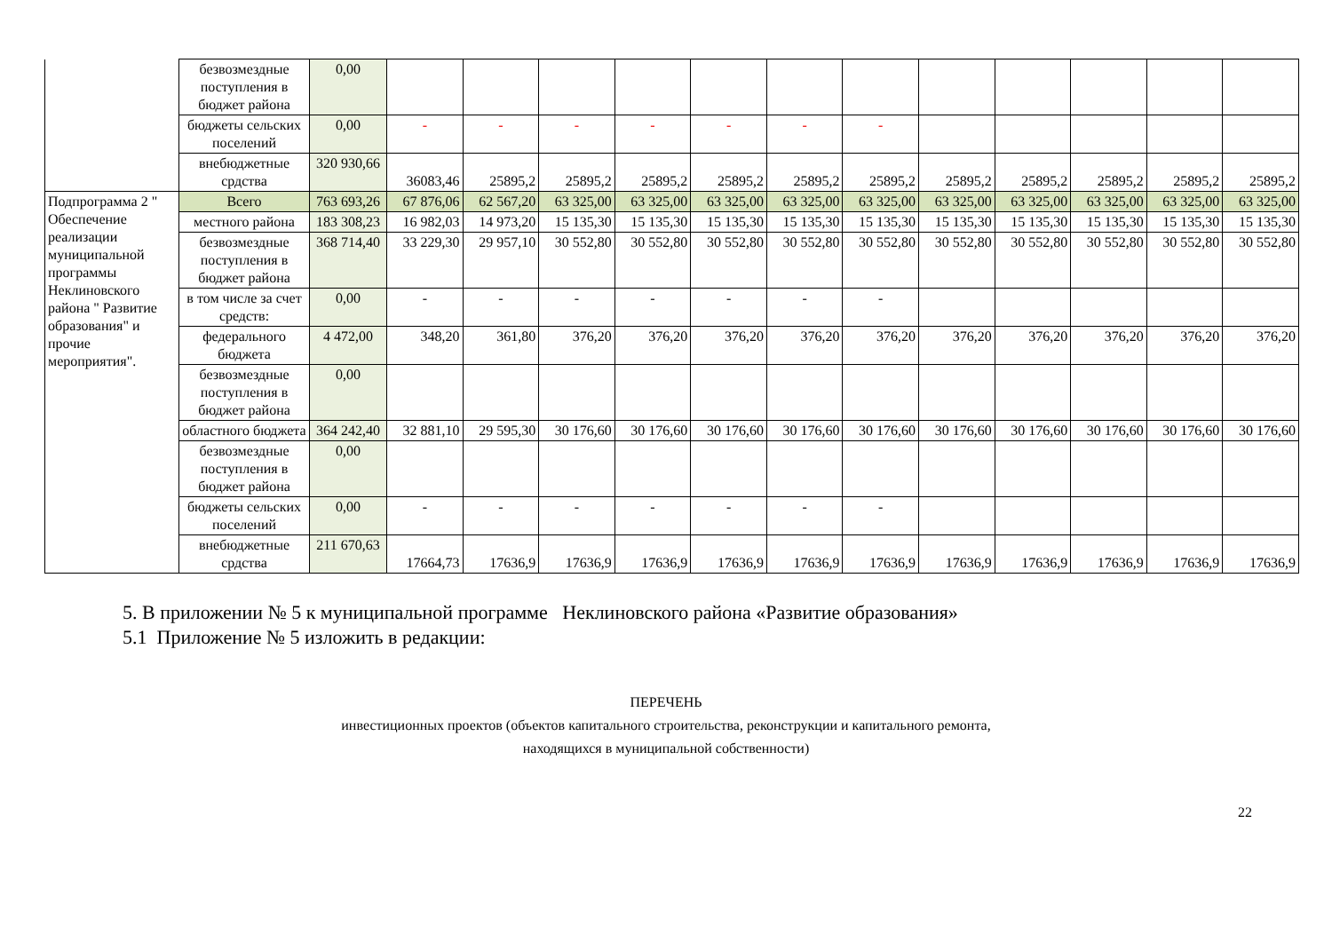| | безвозмездные поступления в бюджет района | 0,00 | | | | | | | | | | | | |
| | бюджеты сельских поселений | 0,00 | - | - | - | - | - | - | - | | | | | |
| | внебюджетные срдства | 320 930,66 | 36083,46 | 25895,2 | 25895,2 | 25895,2 | 25895,2 | 25895,2 | 25895,2 | 25895,2 | 25895,2 | 25895,2 | 25895,2 | 25895,2 |
| Подпрограмма 2 " Обеспечение реализации муниципальной программы Неклиновского района " Развитие образования" и прочие мероприятия". | Всего | 763 693,26 | 67 876,06 | 62 567,20 | 63 325,00 | 63 325,00 | 63 325,00 | 63 325,00 | 63 325,00 | 63 325,00 | 63 325,00 | 63 325,00 | 63 325,00 | 63 325,00 |
| | местного района | 183 308,23 | 16 982,03 | 14 973,20 | 15 135,30 | 15 135,30 | 15 135,30 | 15 135,30 | 15 135,30 | 15 135,30 | 15 135,30 | 15 135,30 | 15 135,30 | 15 135,30 |
| | безвозмездные поступления в бюджет района | 368 714,40 | 33 229,30 | 29 957,10 | 30 552,80 | 30 552,80 | 30 552,80 | 30 552,80 | 30 552,80 | 30 552,80 | 30 552,80 | 30 552,80 | 30 552,80 | 30 552,80 |
| | в том числе за счет средств: | 0,00 | - | - | - | - | - | - | - | | | | | |
| | федерального бюджета | 4 472,00 | 348,20 | 361,80 | 376,20 | 376,20 | 376,20 | 376,20 | 376,20 | 376,20 | 376,20 | 376,20 | 376,20 | 376,20 |
| | безвозмездные поступления в бюджет района | 0,00 | | | | | | | | | | | | |
| | областного бюджета | 364 242,40 | 32 881,10 | 29 595,30 | 30 176,60 | 30 176,60 | 30 176,60 | 30 176,60 | 30 176,60 | 30 176,60 | 30 176,60 | 30 176,60 | 30 176,60 | 30 176,60 |
| | безвозмездные поступления в бюджет района | 0,00 | | | | | | | | | | | | |
| | бюджеты сельских поселений | 0,00 | - | - | - | - | - | - | - | | | | | |
| | внебюджетные срдства | 211 670,63 | 17664,73 | 17636,9 | 17636,9 | 17636,9 | 17636,9 | 17636,9 | 17636,9 | 17636,9 | 17636,9 | 17636,9 | 17636,9 | 17636,9 |
5. В приложении № 5 к муниципальной программе Неклиновского района «Развитие образования»
5.1 Приложение № 5 изложить в редакции:
ПЕРЕЧЕНЬ
инвестиционных проектов (объектов капитального строительства, реконструкции и капитального ремонта,
находящихся в муниципальной собственности)
22